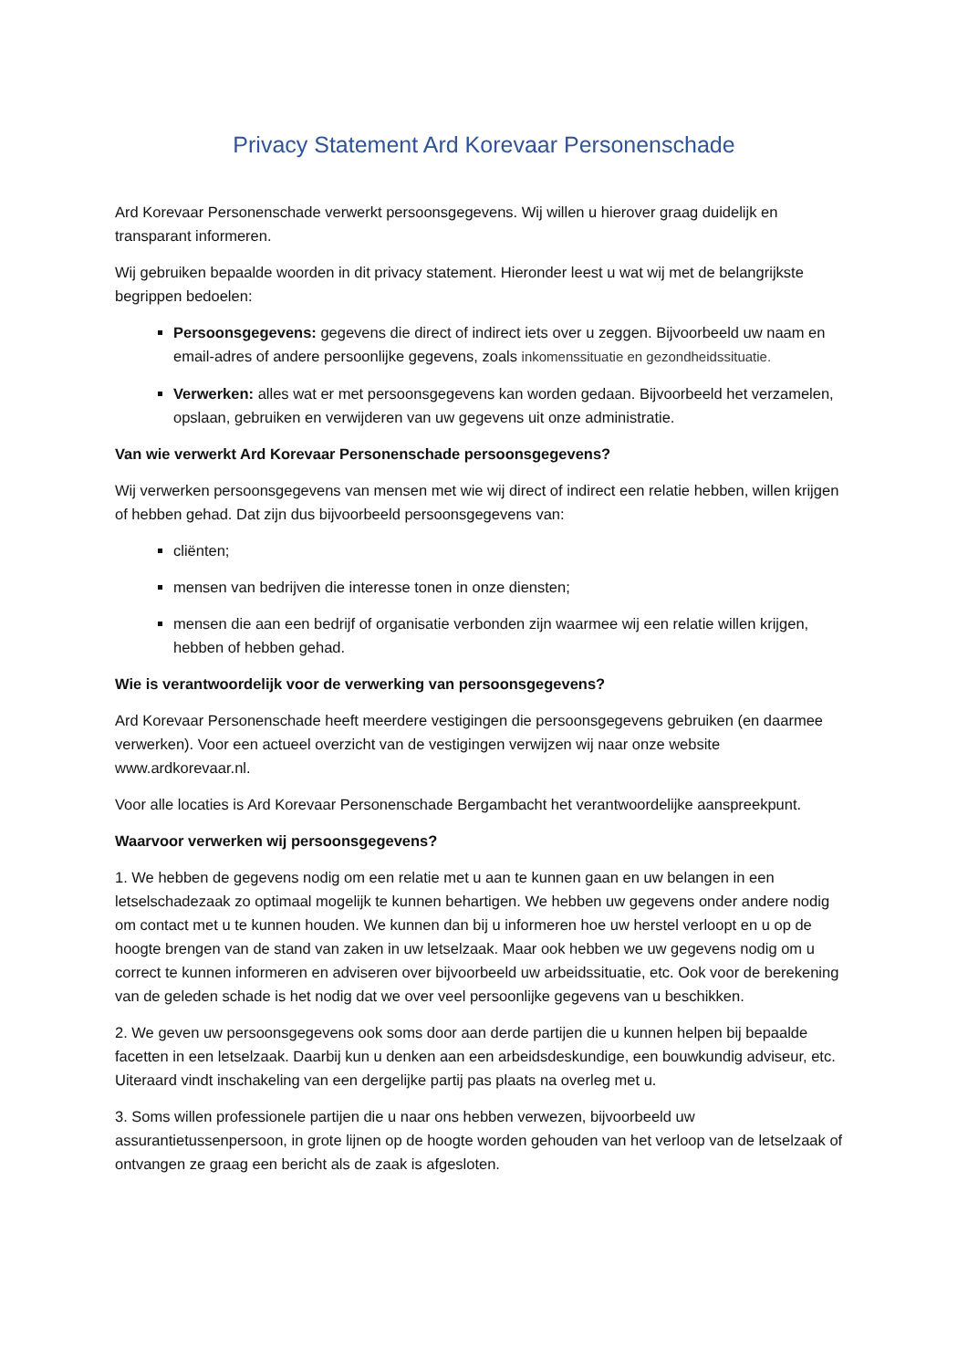Privacy Statement Ard Korevaar Personenschade
Ard Korevaar Personenschade verwerkt persoonsgegevens. Wij willen u hierover graag duidelijk en transparant informeren.
Wij gebruiken bepaalde woorden in dit privacy statement. Hieronder leest u wat wij met de belangrijkste begrippen bedoelen:
Persoonsgegevens: gegevens die direct of indirect iets over u zeggen. Bijvoorbeeld uw naam en email-adres of andere persoonlijke gegevens, zoals inkomenssituatie en gezondheidssituatie.
Verwerken: alles wat er met persoonsgegevens kan worden gedaan. Bijvoorbeeld het verzamelen, opslaan, gebruiken en verwijderen van uw gegevens uit onze administratie.
Van wie verwerkt Ard Korevaar Personenschade persoonsgegevens?
Wij verwerken persoonsgegevens van mensen met wie wij direct of indirect een relatie hebben, willen krijgen of hebben gehad. Dat zijn dus bijvoorbeeld persoonsgegevens van:
cliënten;
mensen van bedrijven die interesse tonen in onze diensten;
mensen die aan een bedrijf of organisatie verbonden zijn waarmee wij een relatie willen krijgen, hebben of hebben gehad.
Wie is verantwoordelijk voor de verwerking van persoonsgegevens?
Ard Korevaar Personenschade heeft meerdere vestigingen die persoonsgegevens gebruiken (en daarmee verwerken). Voor een actueel overzicht van de vestigingen verwijzen wij naar onze website www.ardkorevaar.nl.
Voor alle locaties is Ard Korevaar Personenschade Bergambacht het verantwoordelijke aanspreekpunt.
Waarvoor verwerken wij persoonsgegevens?
1. We hebben de gegevens nodig om een relatie met u aan te kunnen gaan en uw belangen in een letselschadezaak zo optimaal mogelijk te kunnen behartigen. We hebben uw gegevens onder andere nodig om contact met u te kunnen houden. We kunnen dan bij u informeren hoe uw herstel verloopt en u op de hoogte brengen van de stand van zaken in uw letselzaak. Maar ook hebben we uw gegevens nodig om u correct te kunnen informeren en adviseren over bijvoorbeeld uw arbeidssituatie, etc. Ook voor de berekening van de geleden schade is het nodig dat we over veel persoonlijke gegevens van u beschikken.
2. We geven uw persoonsgegevens ook soms door aan derde partijen die u kunnen helpen bij bepaalde facetten in een letselzaak. Daarbij kun u denken aan een arbeidsdeskundige, een bouwkundig adviseur, etc. Uiteraard vindt inschakeling van een dergelijke partij pas plaats na overleg met u.
3. Soms willen professionele partijen die u naar ons hebben verwezen, bijvoorbeeld uw assurantietussenpersoon, in grote lijnen op de hoogte worden gehouden van het verloop van de letselzaak of ontvangen ze graag een bericht als de zaak is afgesloten.